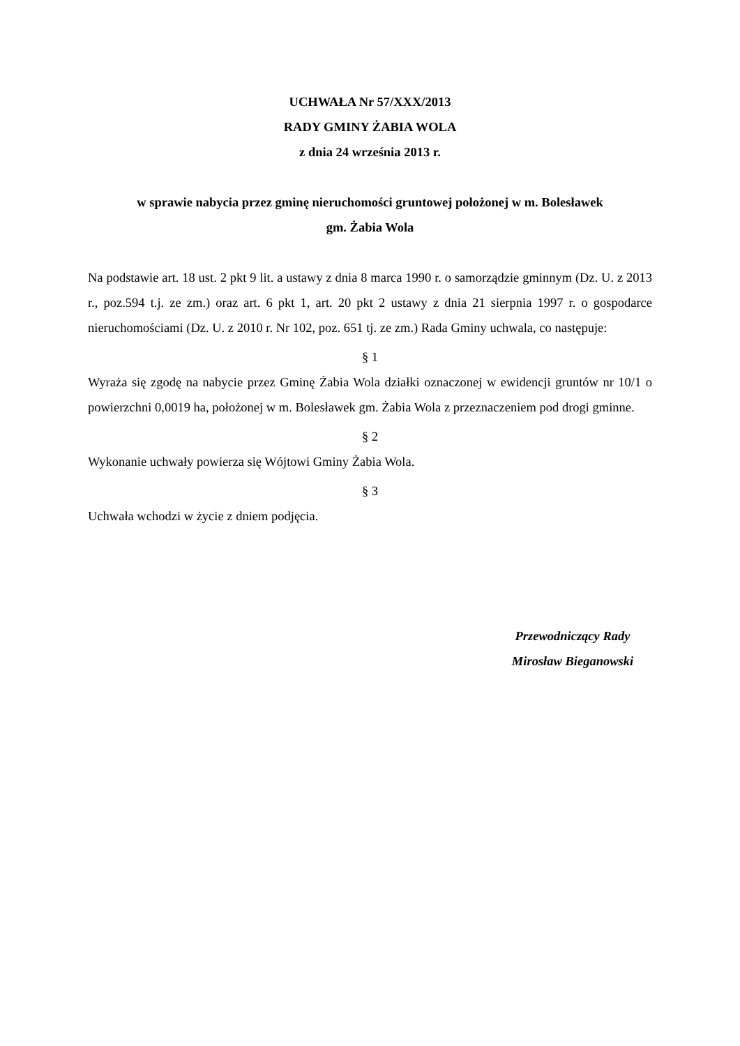UCHWAŁA Nr 57/XXX/2013
RADY GMINY ŻABIA WOLA
z dnia 24 września 2013 r.
w sprawie nabycia przez gminę nieruchomości gruntowej położonej w m. Bolesławek
gm. Żabia Wola
Na podstawie art. 18 ust. 2 pkt 9 lit. a ustawy z dnia 8 marca 1990 r. o samorządzie gminnym (Dz. U. z 2013 r., poz.594 t.j. ze zm.) oraz art. 6 pkt 1, art. 20 pkt 2 ustawy z dnia 21 sierpnia 1997 r. o gospodarce nieruchomościami (Dz. U. z 2010 r. Nr 102, poz. 651 tj. ze zm.) Rada Gminy uchwala, co następuje:
§ 1
Wyraża się zgodę na nabycie przez Gminę Żabia Wola działki oznaczonej w ewidencji gruntów nr 10/1 o powierzchni 0,0019 ha, położonej w m. Bolesławek gm. Żabia Wola z przeznaczeniem pod drogi gminne.
§ 2
Wykonanie uchwały powierza się Wójtowi Gminy Żabia Wola.
§ 3
Uchwała wchodzi w życie z dniem podjęcia.
Przewodniczący Rady
Mirosław Bieganowski